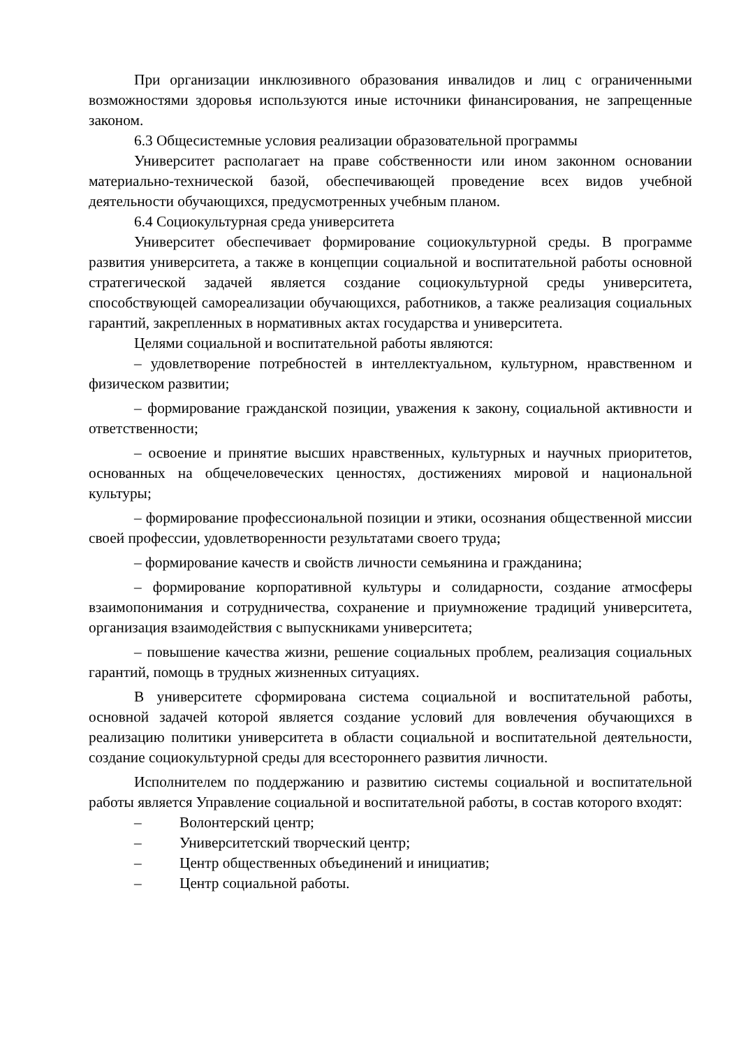При организации инклюзивного образования инвалидов и лиц с ограниченными возможностями здоровья используются иные источники финансирования, не запрещенные законом.
6.3 Общесистемные условия реализации образовательной программы
Университет располагает на праве собственности или ином законном основании материально-технической базой, обеспечивающей проведение всех видов учебной деятельности обучающихся, предусмотренных учебным планом.
6.4 Социокультурная среда университета
Университет обеспечивает формирование социокультурной среды. В программе развития университета, а также в концепции социальной и воспитательной работы основной стратегической задачей является создание социокультурной среды университета, способствующей самореализации обучающихся, работников, а также реализация социальных гарантий, закрепленных в нормативных актах государства и университета.
Целями социальной и воспитательной работы являются:
– удовлетворение потребностей в интеллектуальном, культурном, нравственном и физическом развитии;
– формирование гражданской позиции, уважения к закону, социальной активности и ответственности;
– освоение и принятие высших нравственных, культурных и научных приоритетов, основанных на общечеловеческих ценностях, достижениях мировой и национальной культуры;
– формирование профессиональной позиции и этики, осознания общественной миссии своей профессии, удовлетворенности результатами своего труда;
– формирование качеств и свойств личности семьянина и гражданина;
– формирование корпоративной культуры и солидарности, создание атмосферы взаимопонимания и сотрудничества, сохранение и приумножение традиций университета, организация взаимодействия с выпускниками университета;
– повышение качества жизни, решение социальных проблем, реализация социальных гарантий, помощь в трудных жизненных ситуациях.
В университете сформирована система социальной и воспитательной работы, основной задачей которой является создание условий для вовлечения обучающихся в реализацию политики университета в области социальной и воспитательной деятельности, создание социокультурной среды для всестороннего развития личности.
Исполнителем по поддержанию и развитию системы социальной и воспитательной работы является Управление социальной и воспитательной работы, в состав которого входят:
– Волонтерский центр;
– Университетский творческий центр;
– Центр общественных объединений и инициатив;
– Центр социальной работы.